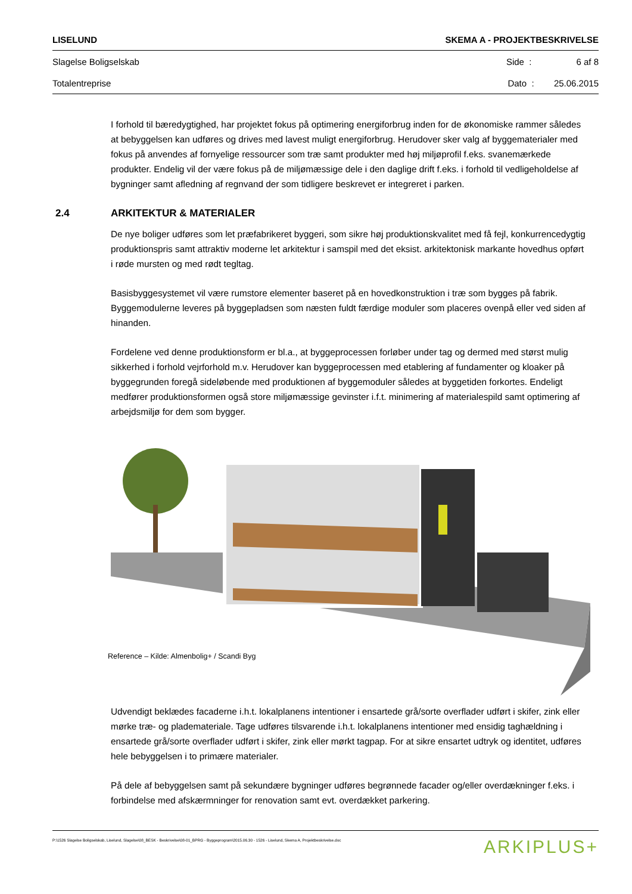LISELUND SKEMA A - PROJEKTBESKRIVELSE
Slagelse Boligselskab Side : 6 af 8
Totalentreprise Dato : 25.06.2015
I forhold til bæredygtighed, har projektet fokus på optimering energiforbrug inden for de økonomiske rammer således at bebyggelsen kan udføres og drives med lavest muligt energiforbrug. Herudover sker valg af byggematerialer med fokus på anvendes af fornyelige ressourcer som træ samt produkter med høj miljøprofil f.eks. svanemærkede produkter. Endelig vil der være fokus på de miljømæssige dele i den daglige drift f.eks. i forhold til vedligeholdelse af bygninger samt afledning af regnvand der som tidligere beskrevet er integreret i parken.
2.4 ARKITEKTUR & MATERIALER
De nye boliger udføres som let præfabrikeret byggeri, som sikre høj produktionskvalitet med få fejl, konkurrencedygtig produktionspris samt attraktiv moderne let arkitektur i samspil med det eksist. arkitektonisk markante hovedhus opført i røde mursten og med rødt tegltag.
Basisbyggesystemet vil være rumstore elementer baseret på en hovedkonstruktion i træ som bygges på fabrik. Byggemodulerne leveres på byggepladsen som næsten fuldt færdige moduler som placeres ovenpå eller ved siden af hinanden.
Fordelene ved denne produktionsform er bl.a., at byggeprocessen forløber under tag og dermed med størst mulig sikkerhed i forhold vejrforhold m.v. Herudover kan byggeprocessen med etablering af fundamenter og kloaker på byggegrunden foregå sideløbende med produktionen af byggemoduler således at byggetiden forkortes. Endeligt medfører produktionsformen også store miljømæssige gevinster i.f.t. minimering af materialespild samt optimering af arbejdsmiljø for dem som bygger.
Reference – Kilde: Almenbolig+ / Scandi Byg
Udvendigt beklædes facaderne i.h.t. lokalplanens intentioner i ensartede grå/sorte overflader udført i skifer, zink eller mørke træ- og plademateriale. Tage udføres tilsvarende i.h.t. lokalplanens intentioner med ensidig taghældning i ensartede grå/sorte overflader udført i skifer, zink eller mørkt tagpap. For at sikre ensartet udtryk og identitet, udføres hele bebyggelsen i to primære materialer.
På dele af bebyggelsen samt på sekundære bygninger udføres begrønnede facader og/eller overdækninger f.eks. i forbindelse med afskærmninger for renovation samt evt. overdækket parkering.
P:\1526 Slagelse Boligselskab, Liselund, Slagelse\08_BESK - Beskrivelse\08-01_BPRG - Byggeprogram\2015.06.30 - 1526 - Liselund, Skema A, Projektbeskrivelse.doc ARKIPLUS+